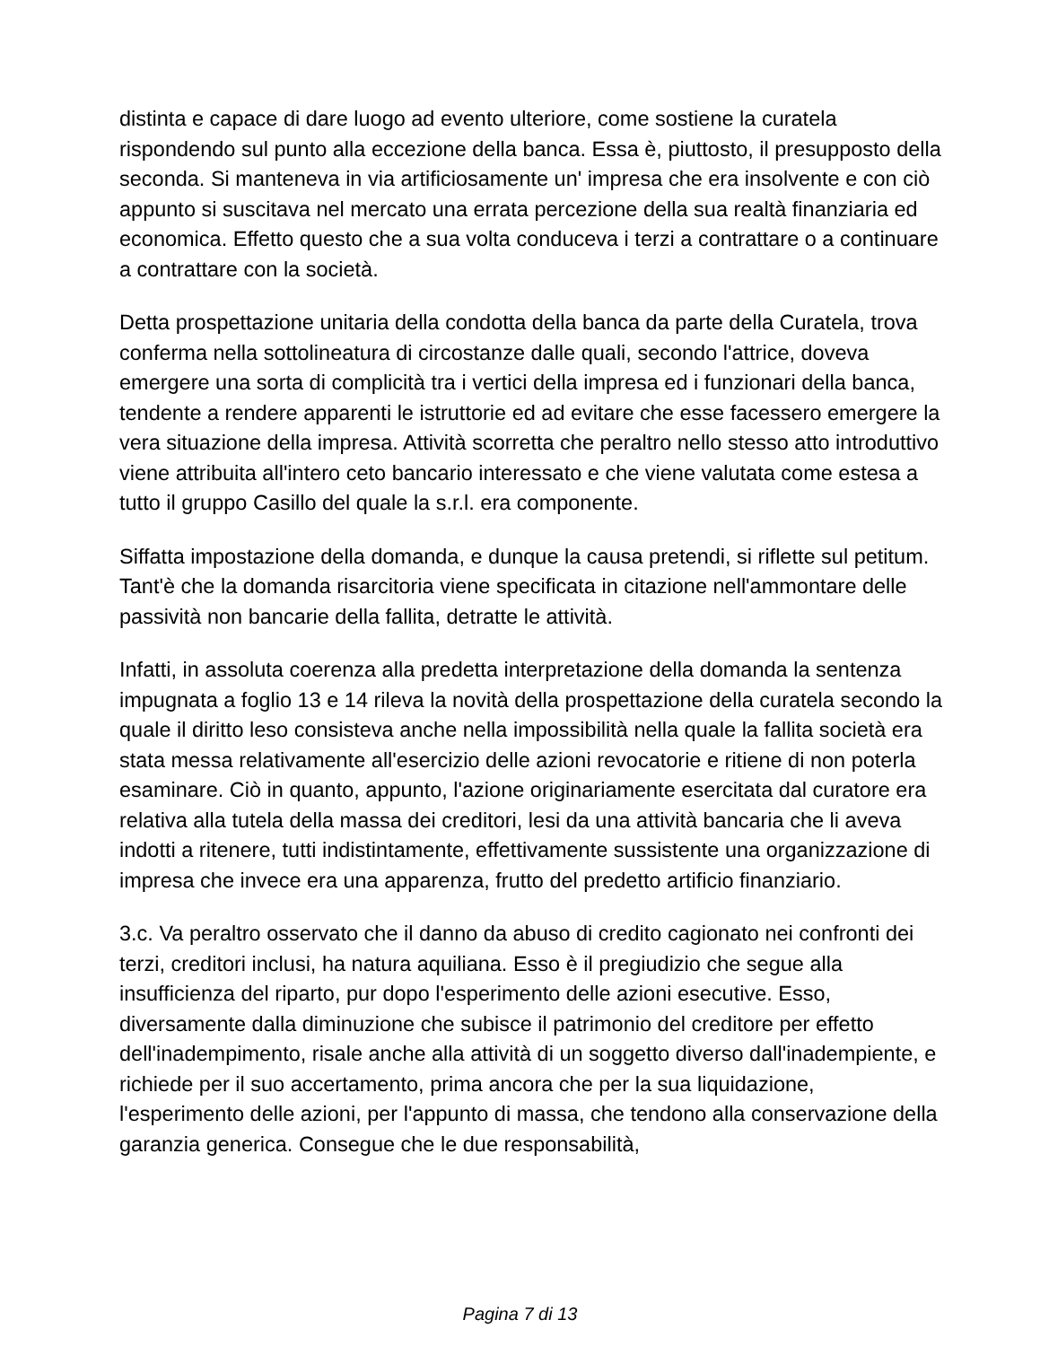distinta e capace di dare luogo ad evento ulteriore, come sostiene la curatela rispondendo sul punto alla eccezione della banca. Essa è, piuttosto, il presupposto della seconda. Si manteneva in via artificiosamente un' impresa che era insolvente e con ciò appunto si suscitava nel mercato una errata percezione della sua realtà finanziaria ed economica. Effetto questo che a sua volta conduceva i terzi a contrattare o a continuare a contrattare con la società.
Detta prospettazione unitaria della condotta della banca da parte della Curatela, trova conferma nella sottolineatura di circostanze dalle quali, secondo l'attrice, doveva emergere una sorta di complicità tra i vertici della impresa ed i funzionari della banca, tendente a rendere apparenti le istruttorie ed ad evitare che esse facessero emergere la vera situazione della impresa. Attività scorretta che peraltro nello stesso atto introduttivo viene attribuita all'intero ceto bancario interessato e che viene valutata come estesa a tutto il gruppo Casillo del quale la s.r.l. era componente.
Siffatta impostazione della domanda, e dunque la causa pretendi, si riflette sul petitum. Tant'è che la domanda risarcitoria viene specificata in citazione nell'ammontare delle passività non bancarie della fallita, detratte le attività.
Infatti, in assoluta coerenza alla predetta interpretazione della domanda la sentenza impugnata a foglio 13 e 14 rileva la novità della prospettazione della curatela secondo la quale il diritto leso consisteva anche nella impossibilità nella quale la fallita società era stata messa relativamente all'esercizio delle azioni revocatorie e ritiene di non poterla esaminare. Ciò in quanto, appunto, l'azione originariamente esercitata dal curatore era relativa alla tutela della massa dei creditori, lesi da una attività bancaria che li aveva indotti a ritenere, tutti indistintamente, effettivamente sussistente una organizzazione di impresa che invece era una apparenza, frutto del predetto artificio finanziario.
3.c. Va peraltro osservato che il danno da abuso di credito cagionato nei confronti dei terzi, creditori inclusi, ha natura aquiliana. Esso è il pregiudizio che segue alla insufficienza del riparto, pur dopo l'esperimento delle azioni esecutive. Esso, diversamente dalla diminuzione che subisce il patrimonio del creditore per effetto dell'inadempimento, risale anche alla attività di un soggetto diverso dall'inadempiente, e richiede per il suo accertamento, prima ancora che per la sua liquidazione, l'esperimento delle azioni, per l'appunto di massa, che tendono alla conservazione della garanzia generica. Consegue che le due responsabilità,
Pagina 7 di 13